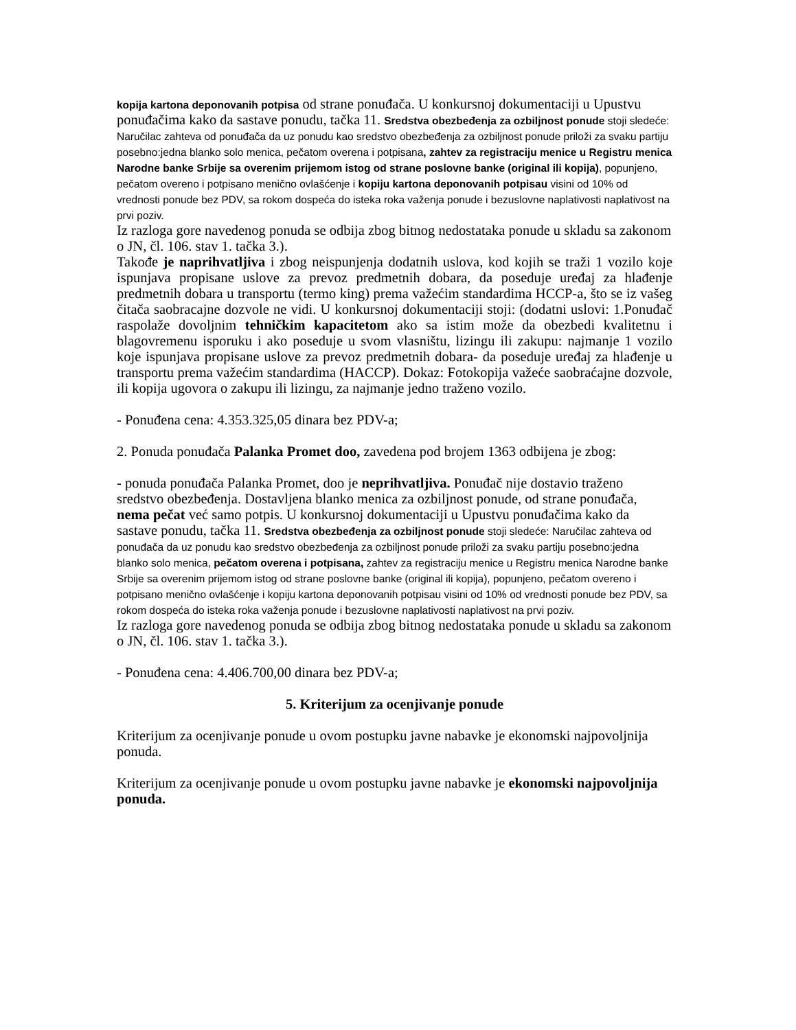kopija kartona deponovanih potpisa od strane ponuđača. U konkursnoj dokumentaciji u Upustvu ponuđačima kako da sastave ponudu, tačka 11. Sredstva obezbeđenja za ozbiljnost ponude stoji sledeće: Naručilac zahteva od ponuđača da uz ponudu kao sredstvo obezbeđenja za ozbiljnost ponude priloži za svaku partiju posebno:jedna blanko solo menica, pečatom overena i potpisana, zahtev za registraciju menice u Registru menica Narodne banke Srbije sa overenim prijemom istog od strane poslovne banke (original ili kopija), popunjeno, pečatom overeno i potpisano menično ovlašćenje i kopiju kartona deponovanih potpisau visini od 10% od vrednosti ponude bez PDV, sa rokom dospeća do isteka roka važenja ponude i bezuslovne naplativosti naplativost na prvi poziv.
Iz razloga gore navedenog ponuda se odbija zbog bitnog nedostataka ponude u skladu sa zakonom o JN, čl. 106. stav 1. tačka 3.).
Takođe je naprihvatljiva i zbog neispunjenja dodatnih uslova, kod kojih se traži 1 vozilo koje ispunjava propisane uslove za prevoz predmetnih dobara, da poseduje uređaj za hlađenje predmetnih dobara u transportu (termo king) prema važećim standardima HCCP-a, što se iz vašeg čitača saobracajne dozvole ne vidi. U konkursnoj dokumentaciji stoji: (dodatni uslovi: 1.Ponuđač raspolaže dovoljnim tehničkim kapacitetom ako sa istim može da obezbedi kvalitetnu i blagovremenu isporuku i ako poseduje u svom vlasništu, lizingu ili zakupu: najmanje 1 vozilo koje ispunjava propisane uslove za prevoz predmetnih dobara- da poseduje uređaj za hlađenje u transportu prema važećim standardima (HACCP). Dokaz: Fotokopija važeće saobraćajne dozvole, ili kopija ugovora o zakupu ili lizingu, za najmanje jedno traženo vozilo.
- Ponuđena cena: 4.353.325,05 dinara bez PDV-a;
2. Ponuda ponuđača Palanka Promet doo, zavedena pod brojem 1363 odbijena je zbog:
- ponuda ponuđača Palanka Promet, doo je neprihvatljiva. Ponuđač nije dostavio traženo sredstvo obezbeđenja. Dostavljena blanko menica za ozbiljnost ponude, od strane ponuđača, nema pečat već samo potpis. U konkursnoj dokumentaciji u Upustvu ponuđačima kako da sastave ponudu, tačka 11. Sredstva obezbeđenja za ozbiljnost ponude stoji sledeće: Naručilac zahteva od ponuđača da uz ponudu kao sredstvo obezbeđenja za ozbiljnost ponude priloži za svaku partiju posebno:jedna blanko solo menica, pečatom overena i potpisana, zahtev za registraciju menice u Registru menica Narodne banke Srbije sa overenim prijemom istog od strane poslovne banke (original ili kopija), popunjeno, pečatom overeno i potpisano menično ovlašćenje i kopiju kartona deponovanih potpisau visini od 10% od vrednosti ponude bez PDV, sa rokom dospeća do isteka roka važenja ponude i bezuslovne naplativosti naplativost na prvi poziv.
Iz razloga gore navedenog ponuda se odbija zbog bitnog nedostataka ponude u skladu sa zakonom o JN, čl. 106. stav 1. tačka 3.).
- Ponuđena cena: 4.406.700,00 dinara bez PDV-a;
5. Kriterijum za ocenjivanje ponude
Kriterijum za ocenjivanje ponude u ovom postupku javne nabavke je ekonomski najpovoljnija ponuda.
Kriterijum za ocenjivanje ponude u ovom postupku javne nabavke je ekonomski najpovoljnija ponuda.